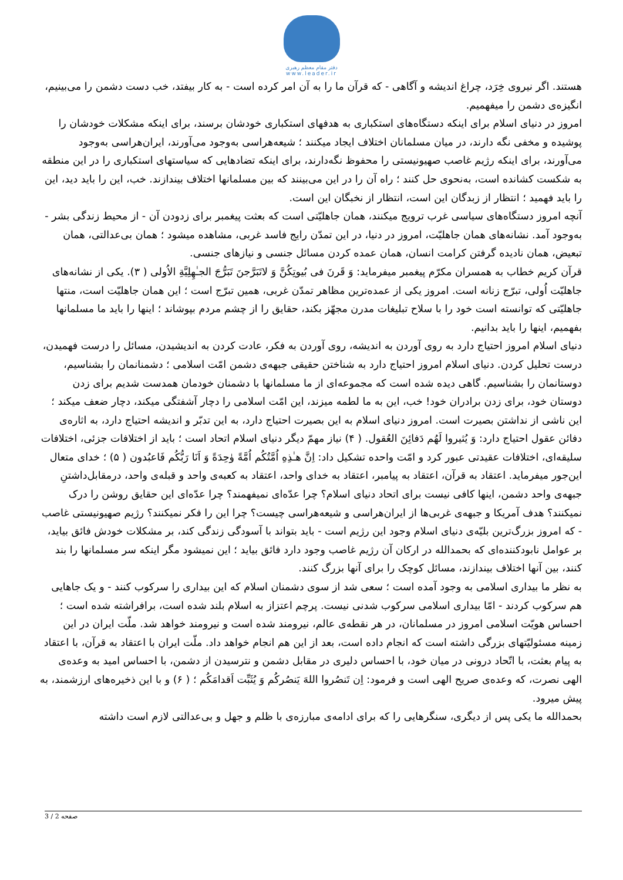دفتر مقام معظم رهبری
www.leader.ir
هستند. اگر نیروی خِرَد، چراغ اندیشه و آگاهی - که قرآن ما را به آن امر کرده است - به کار بیفتد، خب دست دشمن را می‌بینیم، انگیزه‌ی دشمن را میفهمیم.
امروز در دنیای اسلام برای اینکه دستگاه‌های استکباری به هدفهای استکباری خودشان برسند، برای اینکه مشکلات خودشان را پوشیده و مخفی نگه دارند، در میان مسلمانان اختلاف ایجاد میکنند ؛ شیعه‌هراسی به‌وجود می‌آورند، ایران‌هراسی به‌وجود می‌آورند، برای اینکه رژیم غاصب صهیونیستی را محفوظ نگه‌دارند، برای اینکه تضادهایی که سیاستهای استکباری را در این منطقه به شکست کشانده است، به‌نحوی حل کنند ؛ راه آن را در این می‌بینند که بین مسلمانها اختلاف بیندازند. خب، این را باید دید، این را باید فهمید ؛ انتظار از زبدگان این است، انتظار از نخبگان این است.
آنچه امروز دستگاه‌های سیاسی غرب ترویج میکنند، همان جاهلیّتی است که بعثت پیغمبر برای زدودن آن - از محیط زندگی بشر - به‌وجود آمد. نشانه‌های همان جاهلیّت، امروز در دنیا، در این تمدّن رایج فاسد غربی، مشاهده میشود ؛ همان بی‌عدالتی، همان تبعیض، همان نادیده گرفتن کرامت انسان، همان عمده کردن مسائل جنسی و نیازهای جنسی.
قرآن کریم خطاب به همسران مکرّم پیغمبر میفرماید: وَ قَرنَ فی بُیوتِکُنَّ وَ لاتَبَرَّجنَ تَبَرُّجَ الجـٰهِلِیَّةِ الاُولی ( ۳). یکی از نشانه‌های جاهلیّت اُولی، تبرّج زنانه است. امروز یکی از عمده‌ترین مظاهر تمدّن غربی، همین تبرّج است ؛ این همان جاهلیّت است، منتها جاهلیّتی که توانسته است خود را با سلاح تبلیغات مدرن مجهّز بکند، حقایق را از چشم مردم بپوشاند ؛ اینها را باید ما مسلمانها بفهمیم، اینها را باید بدانیم.
دنیای اسلام امروز احتیاج دارد به روی آوردن به اندیشه، روی آوردن به فکر، عادت کردن به اندیشیدن، مسائل را درست فهمیدن، درست تحلیل کردن. دنیای اسلام امروز احتیاج دارد به شناختن حقیقی جبهه‌ی دشمن امّت اسلامی ؛ دشمنانمان را بشناسیم، دوستانمان را بشناسیم. گاهی دیده شده است که مجموعه‌ای از ما مسلمانها با دشمنان خودمان همدست شدیم برای زدن دوستان خود، برای زدن برادران خود! خب، این به ما لطمه میزند، این امّت اسلامی را دچار آشفتگی میکند، دچار ضعف میکند ؛ این ناشی از نداشتن بصیرت است. امروز دنیای اسلام به این بصیرت احتیاج دارد، به این تدبّر و اندیشه احتیاج دارد، به اثاره‌ی دفائن عقول احتیاج دارد: وَ یُثیروا لَهُم دَفائِنَ العُقول. ( ۴) نیاز مهمّ دیگر دنیای اسلام اتحاد است ؛ باید از اختلافات جزئی، اختلافات سلیقه‌ای، اختلافات عقیدتی عبور کرد و امّت واحده تشکیل داد: اِنَّ هـٰذِهِ اُمَّتُکُم اُمَّةً وٰحِدَةً وَ اَنَا رَبُّکُم فَاعبُدون ( ۵) ؛ خدای متعال این‌جور میفرماید. اعتقاد به قرآن، اعتقاد به پیامبر، اعتقاد به خدای واحد، اعتقاد به کعبه‌ی واحد و قبله‌ی واحد، درمقابل‌داشتنِ جبهه‌ی واحد دشمن، اینها کافی نیست برای اتحاد دنیای اسلام؟ چرا عدّه‌ای نمیفهمند؟ چرا عدّه‌ای این حقایق روشن را درک نمیکنند؟ هدف آمریکا و جبهه‌ی غربی‌ها از ایران‌هراسی و شیعه‌هراسی چیست؟ چرا این را فکر نمیکنند؟ رژیم صهیونیستی غاصب - که امروز بزرگ‌ترین بلیّه‌ی دنیای اسلام وجود این رژیم است - باید بتواند با آسودگی زندگی کند، بر مشکلات خودش فائق بیاید، بر عوامل نابودکننده‌ای که بحمدالله در ارکان آن رژیم غاصب وجود دارد فائق بیاید ؛ این نمیشود مگر اینکه سر مسلمانها را بند کنند، بین آنها اختلاف بیندازند، مسائل کوچک را برای آنها بزرگ کنند.
به نظر ما بیداری اسلامی به وجود آمده است ؛ سعی شد از سوی دشمنان اسلام که این بیداری را سرکوب کنند - و یک جاهایی هم سرکوب کردند - امّا بیداری اسلامی سرکوب شدنی نیست. پرچم اعتزاز به اسلام بلند شده است، برافراشته شده است ؛ احساس هویّت اسلامی امروز در مسلمانان، در هر نقطه‌ی عالم، نیرومند شده است و نیرومند خواهد شد. ملّت ایران در این زمینه مسئولیّتهای بزرگی داشته است که انجام داده است، بعد از این هم انجام خواهد داد. ملّت ایران با اعتقاد به قرآن، با اعتقاد به پیام بعثت، با اتّحاد درونی در میان خود، با احساس دلیری در مقابل دشمن و نترسیدن از دشمن، با احساس امید به وعده‌ی الهی نصرت، که وعده‌ی صریح الهی است و فرمود: اِن تَنصُروا اللهَ یَنصُرکُم وَ یُثَبِّت اَقدامَکُم ؛ ( ۶) و با این ذخیره‌های ارزشمند، به پیش میرود.
بحمدالله ما یکی پس از دیگری، سنگرهایی را که برای ادامه‌ی مبارزه‌ی با ظلم و جهل و بی‌عدالتی لازم است داشته
صفحه 2 / 3